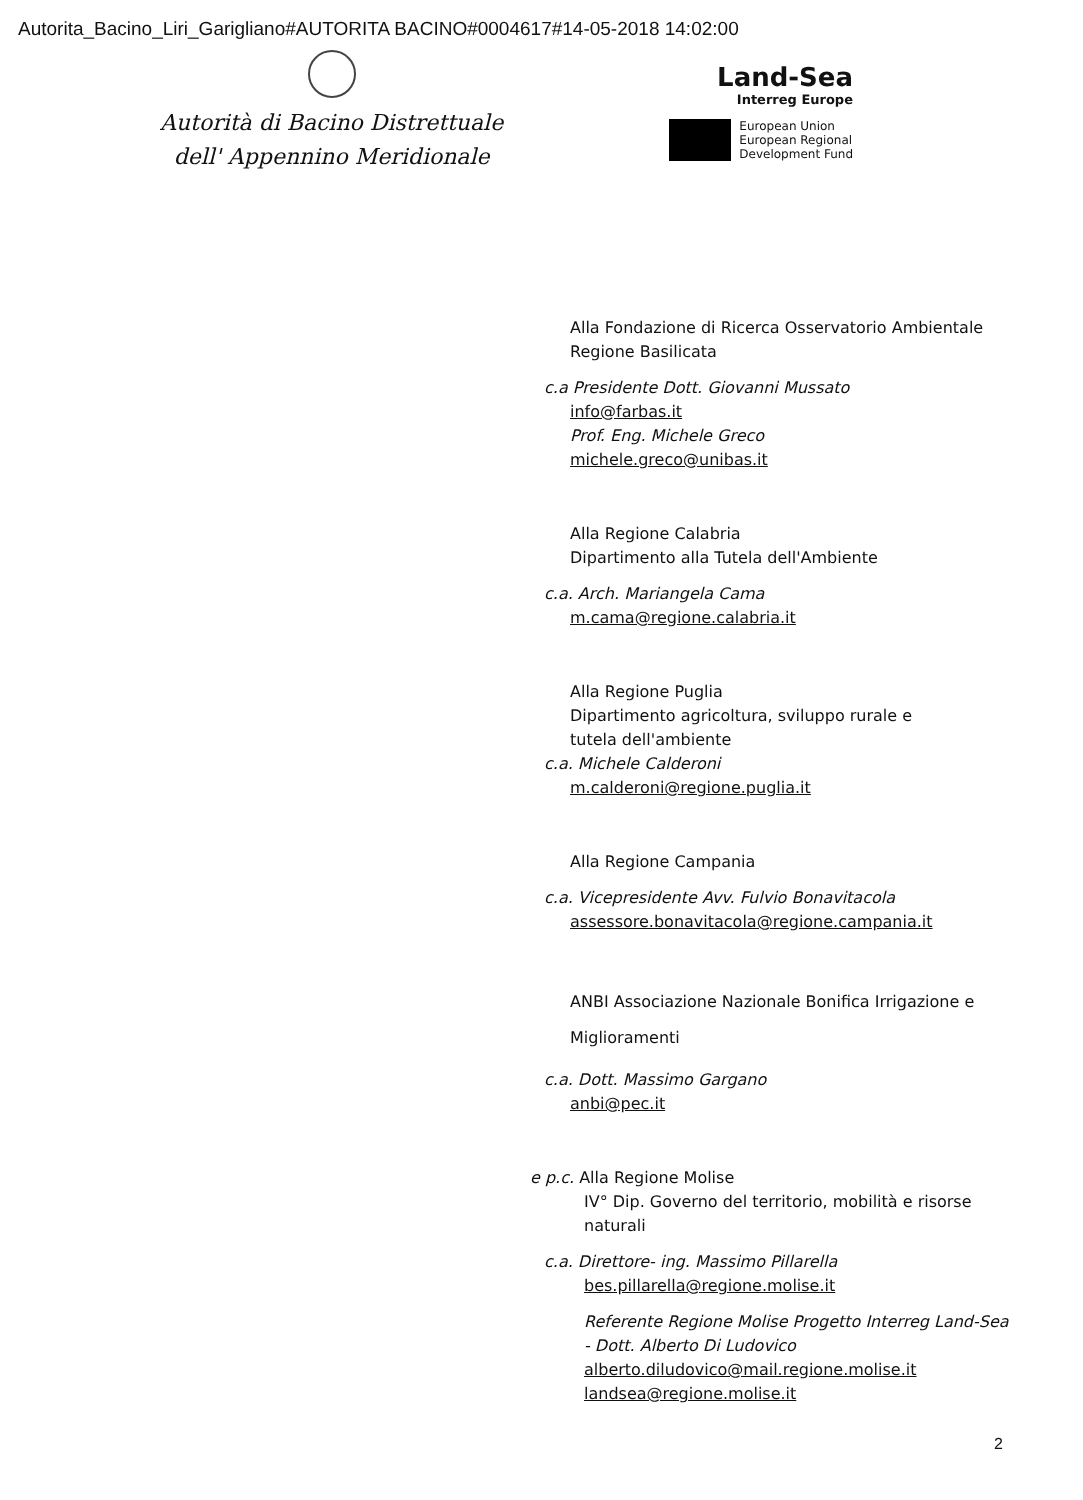Autorita_Bacino_Liri_Garigliano#AUTORITA BACINO#0004617#14-05-2018 14:02:00
Autorità di Bacino Distrettuale
dell' Appennino Meridionale
Land-Sea
Interreg Europe
European Union
European Regional
Development Fund
Alla Fondazione di Ricerca Osservatorio Ambientale
Regione Basilicata
c.a Presidente Dott. Giovanni Mussato
info@farbas.it
Prof. Eng. Michele Greco
michele.greco@unibas.it
Alla Regione Calabria
Dipartimento alla Tutela dell'Ambiente
c.a. Arch. Mariangela Cama
m.cama@regione.calabria.it
Alla Regione Puglia
Dipartimento agricoltura, sviluppo rurale e
tutela dell'ambiente
c.a. Michele Calderoni
m.calderoni@regione.puglia.it
Alla Regione Campania
c.a. Vicepresidente Avv. Fulvio Bonavitacola
assessore.bonavitacola@regione.campania.it
ANBI Associazione Nazionale Bonifica Irrigazione e Miglioramenti
c.a. Dott. Massimo Gargano
anbi@pec.it
e p.c. Alla Regione Molise
IV° Dip. Governo del territorio, mobilità e risorse naturali
c.a. Direttore- ing. Massimo Pillarella
bes.pillarella@regione.molise.it
Referente Regione Molise Progetto Interreg Land-Sea - Dott. Alberto Di Ludovico
alberto.diludovico@mail.regione.molise.it
landsea@regione.molise.it
2